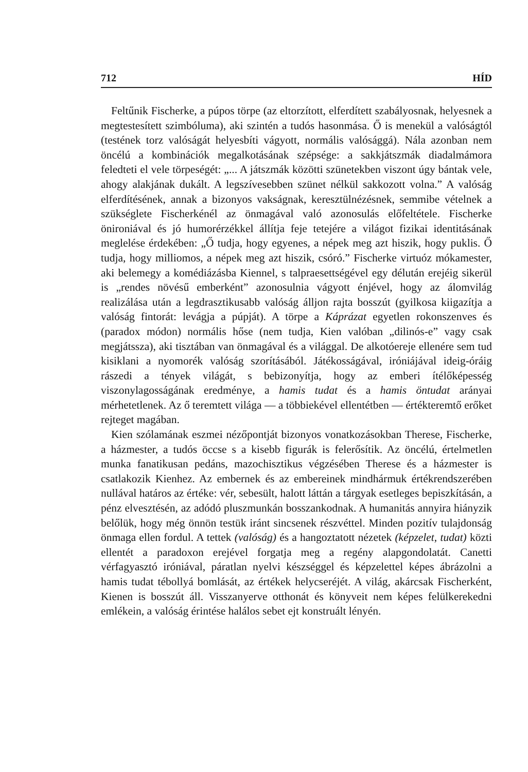712 HÍD
Feltűnik Fischerke, a púpos törpe (az eltorzított, elferdített szabályosnak, helyesnek a megtestesített szimbóluma), aki szintén a tudós hasonmása. Ő is menekül a valóságtól (testének torz valóságát helyesbíti vágyott, normális valósággá). Nála azonban nem öncélú a kombinációk megalkotásának szépsége: a sakkjátszmák diadalmámora feledteti el vele törpeségét: „... A játszmák közötti szünetekben viszont úgy bántak vele, ahogy alakjának dukált. A legszívesebben szünet nélkül sakkozott volna.” A valóság elferdítésének, annak a bizonyos vakságnak, keresztülnézésnek, semmibe vételnek a szükséglete Fischerkénél az önmagával való azonosulás előfeltétele. Fischerke önironiával és jó humorérzékkel állítja feje tetejére a világot fizikai identitásának meglelése érdekében: „Ő tudja, hogy egyenes, a népek meg azt hiszik, hogy puklis. Ő tudja, hogy milliomos, a népek meg azt hiszik, csóró.” Fischerke virtuóz mókamester, aki belemegy a komédiázásba Kiennel, s talpraesettségével egy délután erejéig sikerül is „rendes növésű emberként” azonosulnia vágyott énjével, hogy az álomvilág realizálása után a legdrasztikusabb valóság álljon rajta bosszút (gyilkosa kiigazítja a valóság fintorát: levágja a púpját). A törpe a Káprázat egyetlen rokonszenves és (paradox módon) normális hőse (nem tudja, Kien valóban „dilinós-e” vagy csak megjátssza), aki tisztában van önmagával és a világgal. De alkotóereje ellenére sem tud kisiklani a nyomorék valóság szorításából. Játékosságával, iróniájával ideig-óráig rászedi a tények világát, s bebizonyítja, hogy az emberi ítélőképesség viszonylagosságának eredménye, a hamis tudat és a hamis öntudat arányai mérhetetlenek. Az ő teremtett világa — a többiekével ellentétben — értékteremtő erőket rejteget magában.
Kien szólamának eszmei nézőpontját bizonyos vonatkozásokban Therese, Fischerke, a házmester, a tudós öccse s a kisebb figurák is felerősítik. Az öncélú, értelmetlen munka fanatikusan pedáns, mazochisztikus végzésében Therese és a házmester is csatlakozik Kienhez. Az embernek és az embereinek mindhármuk értékrendszerében nullával határos az értéke: vér, sebesült, halott láttán a tárgyak esetleges bepiszkításán, a pénz elvesztésén, az adódó pluszmunkán bosszankodnak. A humanitás annyira hiányzik belőlük, hogy még önnön testük iránt sincsenek részvéttel. Minden pozitív tulajdonság önmaga ellen fordul. A tettek (valóság) és a hangoztatott nézetek (képzelet, tudat) közti ellentét a paradoxon erejével forgatja meg a regény alapgondolatát. Canetti vérfagyasztó iróniával, páratlan nyelvi készséggel és képzelettel képes ábrázolni a hamis tudat tébollyá bomlását, az értékek helycseréjét. A világ, akárcsak Fischerként, Kienen is bosszút áll. Visszanyerve otthonát és könyveit nem képes felülkerekedni emlékein, a valóság érintése halálos sebet ejt konstruált lényén.